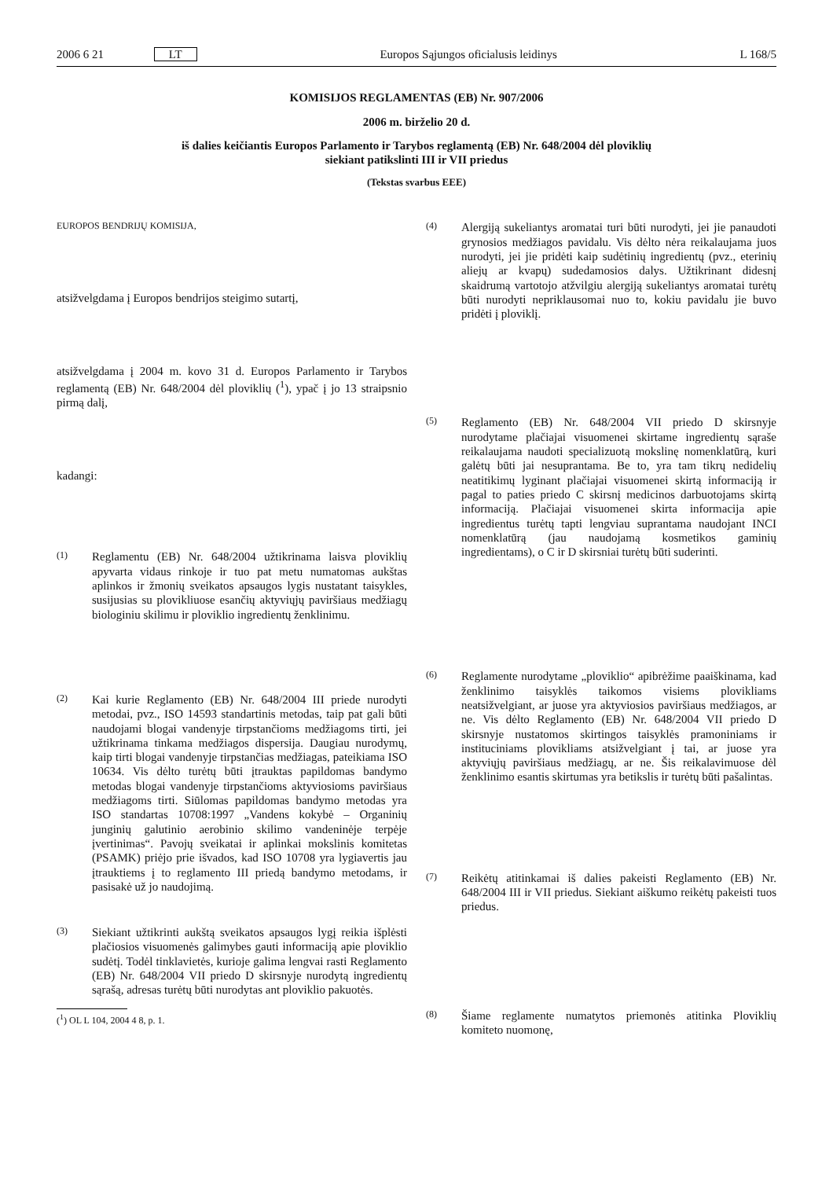2006 6 21 LT Europos Sąjungos oficialusis leidinys L 168/5
KOMISIJOS REGLAMENTAS (EB) Nr. 907/2006
2006 m. birželio 20 d.
iš dalies keičiantis Europos Parlamento ir Tarybos reglamentą (EB) Nr. 648/2004 dėl ploviklių
siekiant patikslinti III ir VII priedus
(Tekstas svarbus EEE)
EUROPOS BENDRIJŲ KOMISIJA,
atsižvelgdama į Europos bendrijos steigimo sutartį,
atsižvelgdama į 2004 m. kovo 31 d. Europos Parlamento ir Tarybos reglamentą (EB) Nr. 648/2004 dėl ploviklių (<sup>1</sup>), ypač į jo 13 straipsnio pirmą dalį,
kadangi:
(1)
Reglamentu (EB) Nr. 648/2004 užtikrinama laisva ploviklių apyvarta vidaus rinkoje ir tuo pat metu numatomas aukštas aplinkos ir žmonių sveikatos apsaugos lygis nustatant taisykles, susijusias su plovikliuose esančių aktyviųjų paviršiaus medžiagų biologiniu skilimu ir ploviklio ingredientų ženklinimu.
(2)
Kai kurie Reglamento (EB) Nr. 648/2004 III priede nurodyti metodai, pvz., ISO 14593 standartinis metodas, taip pat gali būti naudojami blogai vandenyje tirpstančioms medžiagoms tirti, jei užtikrinama tinkama medžiagos dispersija. Daugiau nurodymų, kaip tirti blogai vandenyje tirpstančias medžiagas, pateikiama ISO 10634. Vis dėlto turėtų būti įtrauktas papildomas bandymo metodas blogai vandenyje tirpstančioms aktyviosioms paviršiaus medžiagoms tirti. Siūlomas papildomas bandymo metodas yra ISO standartas 10708:1997 „Vandens kokybė – Organinių junginių galutinio aerobinio skilimo vandeninėje terpėje įvertinimas“. Pavojų sveikatai ir aplinkai mokslinis komitetas (PSAMK) priėjo prie išvados, kad ISO 10708 yra lygiavertis jau įtrauktiems į to reglamento III priedą bandymo metodams, ir pasisakė už jo naudojimą.
(3)
Siekiant užtikrinti aukštą sveikatos apsaugos lygį reikia išplėsti plačiosios visuomenės galimybes gauti informaciją apie ploviklio sudėtį. Todėl tinklavietės, kurioje galima lengvai rasti Reglamento (EB) Nr. 648/2004 VII priedo D skirsnyje nurodytą ingredientų sąrašą, adresas turėtų būti nurodytas ant ploviklio pakuotės.
(<sup>1</sup>) OL L 104, 2004 4 8, p. 1.
(4)
Alergiją sukeliantys aromatai turi būti nurodyti, jei jie panaudoti grynosios medžiagos pavidalu. Vis dėlto nėra reikalaujama juos nurodyti, jei jie pridėti kaip sudėtinių ingredientų (pvz., eterinių aliejų ar kvapų) sudedamosios dalys. Užtikrinant didesnį skaidrumą vartotojo atžvilgiu alergiją sukeliantys aromatai turėtų būti nurodyti nepriklausomai nuo to, kokiu pavidalu jie buvo pridėti į ploviklį.
(5)
Reglamento (EB) Nr. 648/2004 VII priedo D skirsnyje nurodytame plačiajai visuomenei skirtame ingredientų sąraše reikalaujama naudoti specializuotą mokslinę nomenklatūrą, kuri galėtų būti jai nesuprantama. Be to, yra tam tikrų nedidelių neatitikimų lyginant plačiajai visuomenei skirtą informaciją ir pagal to paties priedo C skirsnį medicinos darbuotojams skirtą informaciją. Plačiajai visuomenei skirta informacija apie ingredientus turėtų tapti lengviau suprantama naudojant INCI nomenklatūrą (jau naudojamą kosmetikos gaminių ingredientams), o C ir D skirsniai turėtų būti suderinti.
(6)
Reglamente nurodytame „ploviklio“ apibrėžime paaiškinama, kad ženklinimo taisyklės taikomos visiems plovikliams neatsižvelgiant, ar juose yra aktyviosios paviršiaus medžiagos, ar ne. Vis dėlto Reglamento (EB) Nr. 648/2004 VII priedo D skirsnyje nustatomos skirtingos taisyklės pramoniniams ir instituciniams plovikliams atsižvelgiant į tai, ar juose yra aktyviųjų paviršiaus medžiagų, ar ne. Šis reikalavimuose dėl ženklinimo esantis skirtumas yra betikslis ir turėtų būti pašalintas.
(7)
Reikėtų atitinkamai iš dalies pakeisti Reglamento (EB) Nr. 648/2004 III ir VII priedus. Siekiant aiškumo reikėtų pakeisti tuos priedus.
(8)
Šiame reglamente numatytos priemonės atitinka Ploviklių komiteto nuomonę,